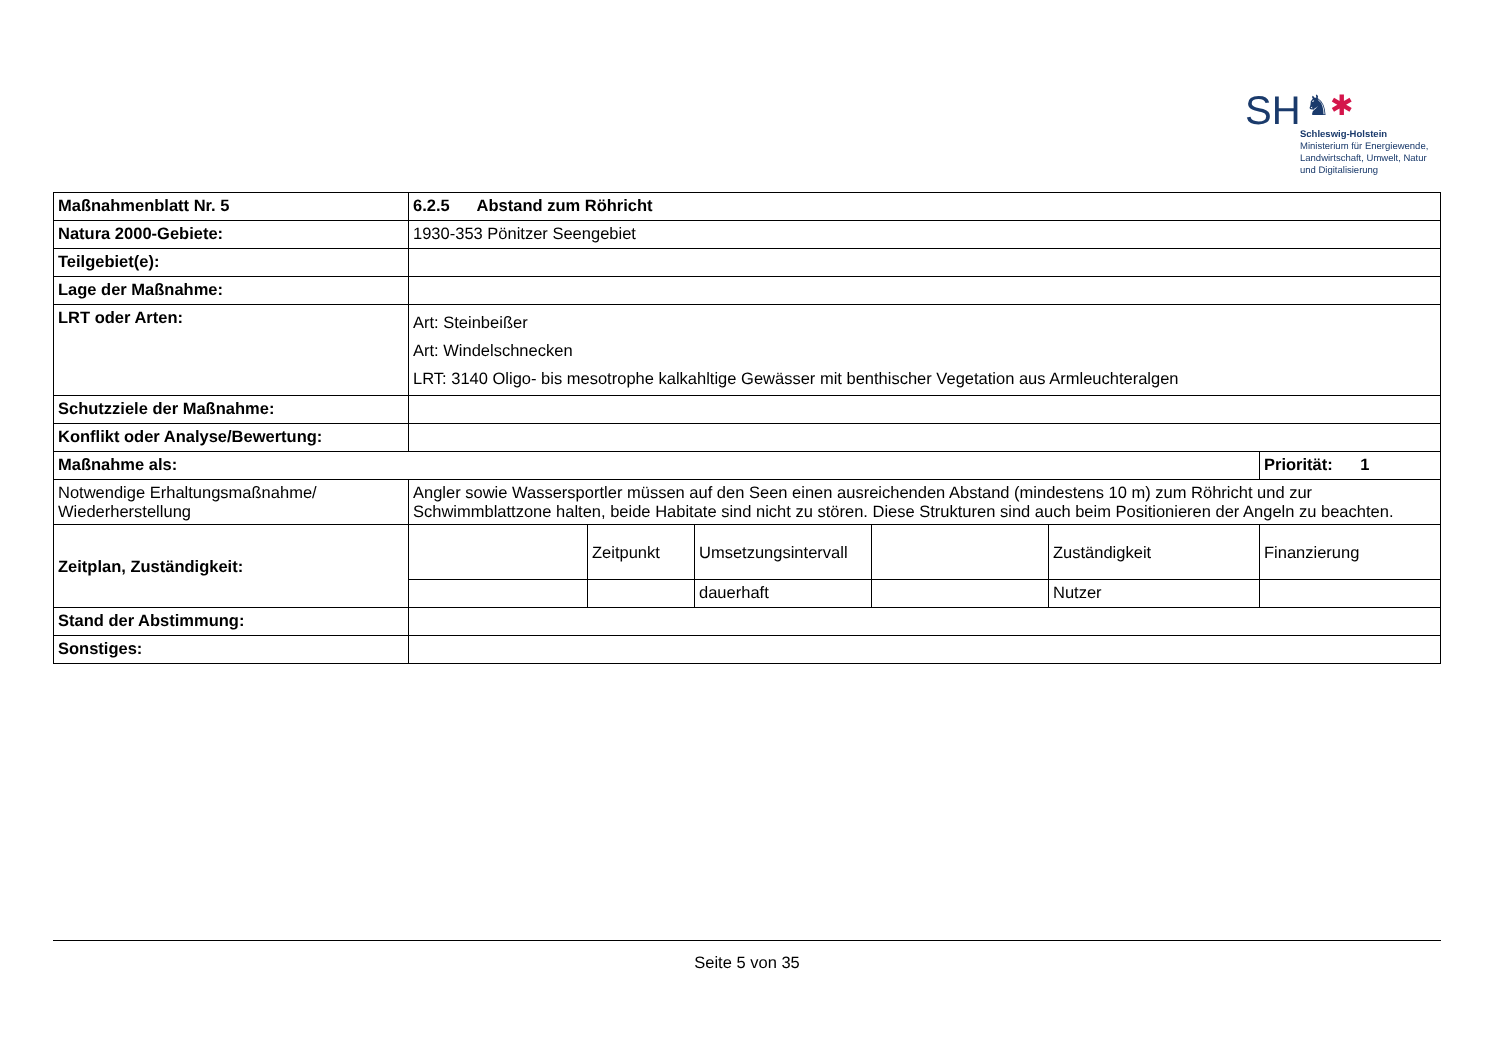SH ♞✱
Schleswig-Holstein
Ministerium für Energiewende,
Landwirtschaft, Umwelt, Natur
und Digitalisierung
| Maßnahmenblatt Nr. 5 | 6.2.5 Abstand zum Röhricht | | | | | |
| Natura 2000-Gebiete: | 1930-353 Pönitzer Seengebiet | | | | | |
| Teilgebiet(e): | | | | | | |
| Lage der Maßnahme: | | | | | | |
| LRT oder Arten: | Art: Steinbeißer Art: Windelschnecken LRT: 3140 Oligo- bis mesotrophe kalkahltige Gewässer mit benthischer Vegetation aus Armleuchteralgen | | | | | |
| Schutzziele der Maßnahme: | | | | | | |
| Konflikt oder Analyse/Bewertung: | | | | | | |
| Maßnahme als: | | | | | | Priorität: 1 |
| Notwendige Erhaltungsmaßnahme/ Wiederherstellung | Angler sowie Wassersportler müssen auf den Seen einen ausreichenden Abstand (mindestens 10 m) zum Röhricht und zur Schwimmblattzone halten, beide Habitate sind nicht zu stören. Diese Strukturen sind auch beim Positionieren der Angeln zu beachten. | | | | | |
| Zeitplan, Zuständigkeit: | | Zeitpunkt | Umsetzungsintervall | | Zuständigkeit | Finanzierung |
| | | | dauerhaft | | Nutzer | |
| Stand der Abstimmung: | | | | | | |
| Sonstiges: | | | | | | |
Seite 5 von 35